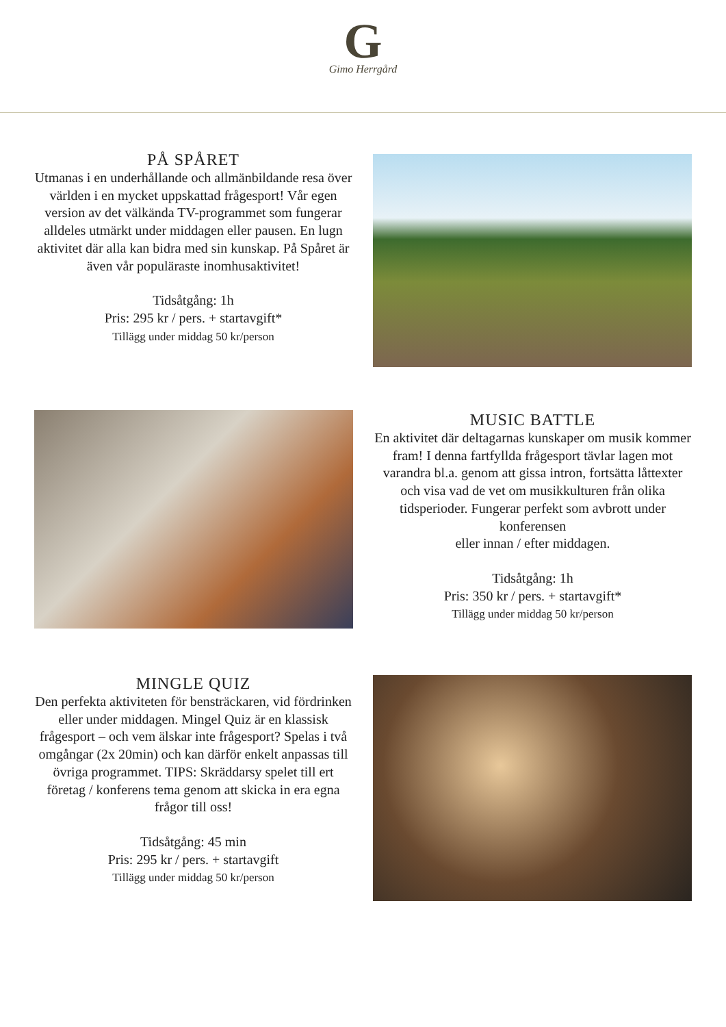G
Gimo Herrgård
PÅ SPÅRET
Utmanas i en underhållande och allmänbildande resa över världen i en mycket uppskattad frågesport! Vår egen version av det välkända TV-programmet som fungerar alldeles utmärkt under middagen eller pausen. En lugn aktivitet där alla kan bidra med sin kunskap. På Spåret är även vår populäraste inomhusaktivitet!
Tidsåtgång: 1h
Pris: 295 kr / pers. + startavgift*
Tillägg under middag 50 kr/person
MUSIC BATTLE
En aktivitet där deltagarnas kunskaper om musik kommer fram! I denna fartfyllda frågesport tävlar lagen mot varandra bl.a. genom att gissa intron, fortsätta låttexter och visa vad de vet om musikkulturen från olika tidsperioder. Fungerar perfekt som avbrott under konferensen
eller innan / efter middagen.
Tidsåtgång: 1h
Pris: 350 kr / pers. + startavgift*
Tillägg under middag 50 kr/person
MINGLE QUIZ
Den perfekta aktiviteten för bensträckaren, vid fördrinken eller under middagen. Mingel Quiz är en klassisk frågesport – och vem älskar inte frågesport? Spelas i två omgångar (2x 20min) och kan därför enkelt anpassas till övriga programmet. TIPS: Skräddarsy spelet till ert företag / konferens tema genom att skicka in era egna frågor till oss!
Tidsåtgång: 45 min
Pris: 295 kr / pers. + startavgift
Tillägg under middag 50 kr/person